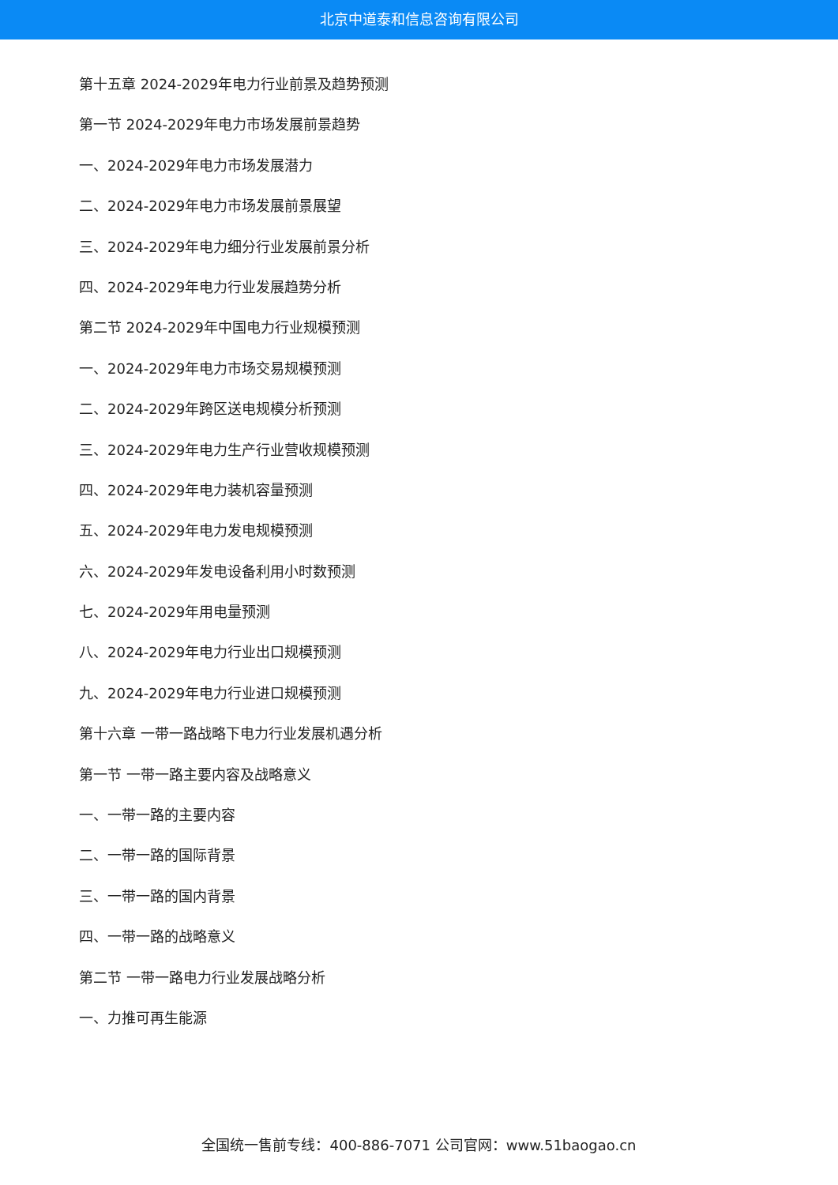北京中道泰和信息咨询有限公司
第十五章 2024-2029年电力行业前景及趋势预测
第一节 2024-2029年电力市场发展前景趋势
一、2024-2029年电力市场发展潜力
二、2024-2029年电力市场发展前景展望
三、2024-2029年电力细分行业发展前景分析
四、2024-2029年电力行业发展趋势分析
第二节 2024-2029年中国电力行业规模预测
一、2024-2029年电力市场交易规模预测
二、2024-2029年跨区送电规模分析预测
三、2024-2029年电力生产行业营收规模预测
四、2024-2029年电力装机容量预测
五、2024-2029年电力发电规模预测
六、2024-2029年发电设备利用小时数预测
七、2024-2029年用电量预测
八、2024-2029年电力行业出口规模预测
九、2024-2029年电力行业进口规模预测
第十六章 一带一路战略下电力行业发展机遇分析
第一节 一带一路主要内容及战略意义
一、一带一路的主要内容
二、一带一路的国际背景
三、一带一路的国内背景
四、一带一路的战略意义
第二节 一带一路电力行业发展战略分析
一、力推可再生能源
全国统一售前专线：400-886-7071 公司官网：www.51baogao.cn